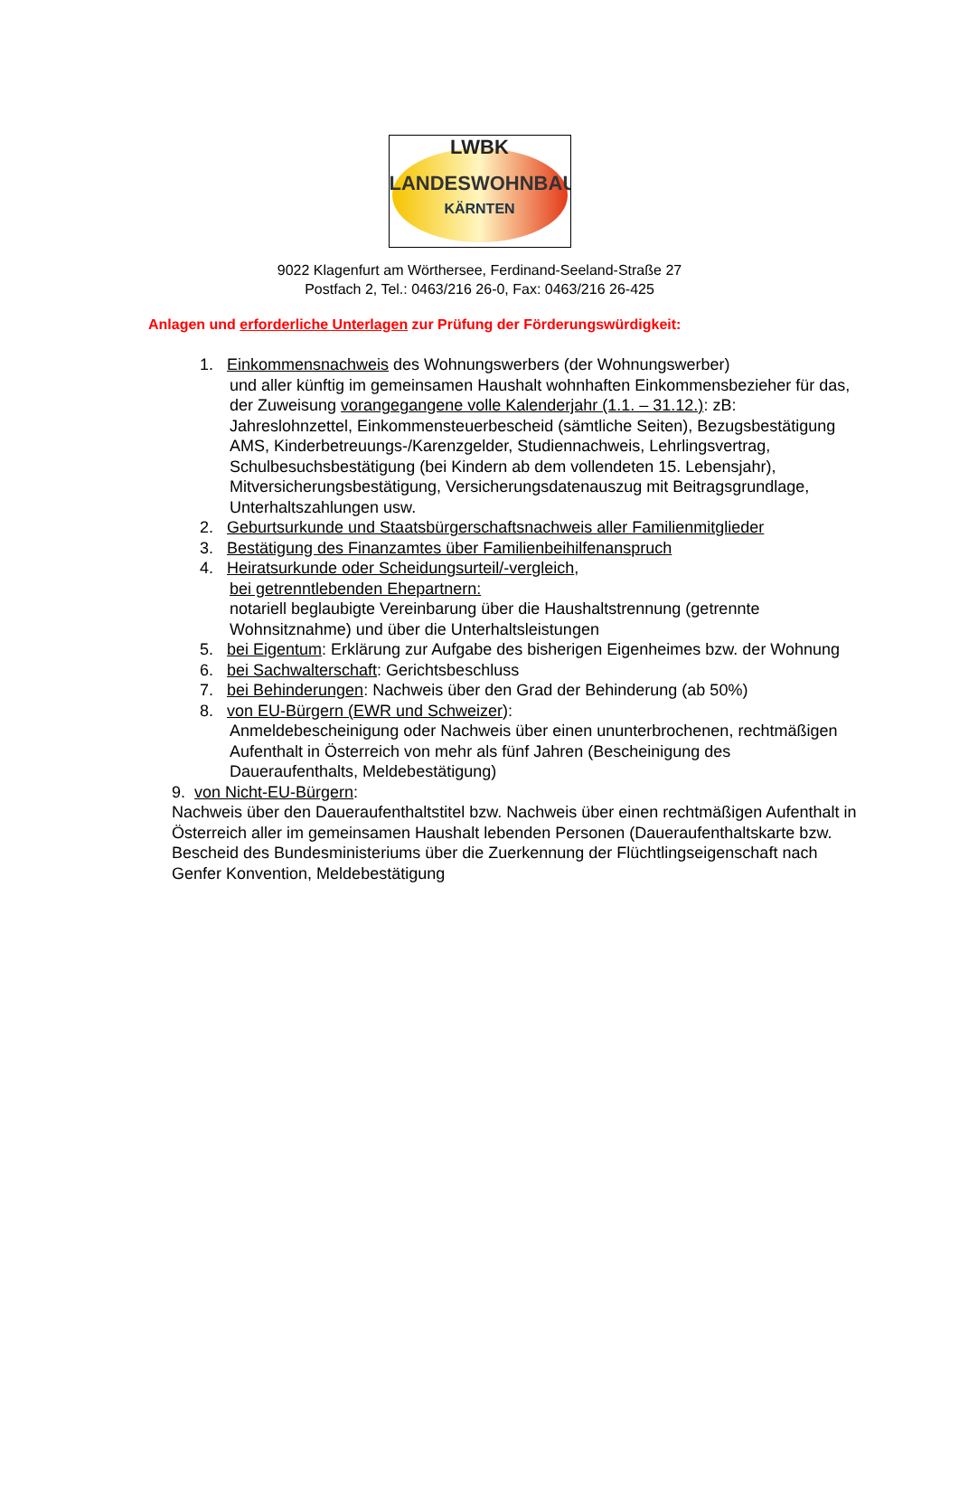LWBK
LANDESWOHNBAU
KÄRNTEN
9022 Klagenfurt am Wörthersee, Ferdinand-Seeland-Straße 27
Postfach 2, Tel.: 0463/216 26-0, Fax: 0463/216 26-425
Anlagen und erforderliche Unterlagen zur Prüfung der Förderungswürdigkeit:
1. Einkommensnachweis des Wohnungswerbers (der Wohnungswerber)
und aller künftig im gemeinsamen Haushalt wohnhaften Einkommensbezieher für das, der Zuweisung vorangegangene volle Kalenderjahr (1.1. – 31.12.): zB: Jahreslohnzettel, Einkommensteuerbescheid (sämtliche Seiten), Bezugsbestätigung AMS, Kinderbetreuungs-/Karenzgelder, Studiennachweis, Lehrlingsvertrag, Schulbesuchsbestätigung (bei Kindern ab dem vollendeten 15. Lebensjahr), Mitversicherungsbestätigung, Versicherungsdatenauszug mit Beitragsgrundlage, Unterhaltszahlungen usw.
2. Geburtsurkunde und Staatsbürgerschaftsnachweis aller Familienmitglieder
3. Bestätigung des Finanzamtes über Familienbeihilfenanspruch
4. Heiratsurkunde oder Scheidungsurteil/-vergleich,
bei getrenntlebenden Ehepartnern:
notariell beglaubigte Vereinbarung über die Haushaltstrennung (getrennte Wohnsitznahme) und über die Unterhaltsleistungen
5. bei Eigentum: Erklärung zur Aufgabe des bisherigen Eigenheimes bzw. der Wohnung
6. bei Sachwalterschaft: Gerichtsbeschluss
7. bei Behinderungen: Nachweis über den Grad der Behinderung (ab 50%)
8. von EU-Bürgern (EWR und Schweizer):
Anmeldebescheinigung oder Nachweis über einen ununterbrochenen, rechtmäßigen Aufenthalt in Österreich von mehr als fünf Jahren (Bescheinigung des Daueraufenthalts, Meldebestätigung)
9. von Nicht-EU-Bürgern:
Nachweis über den Daueraufenthaltstitel bzw. Nachweis über einen rechtmäßigen Aufenthalt in Österreich aller im gemeinsamen Haushalt lebenden Personen (Daueraufenthaltskarte bzw. Bescheid des Bundesministeriums über die Zuerkennung der Flüchtlingseigenschaft nach Genfer Konvention, Meldebestätigung